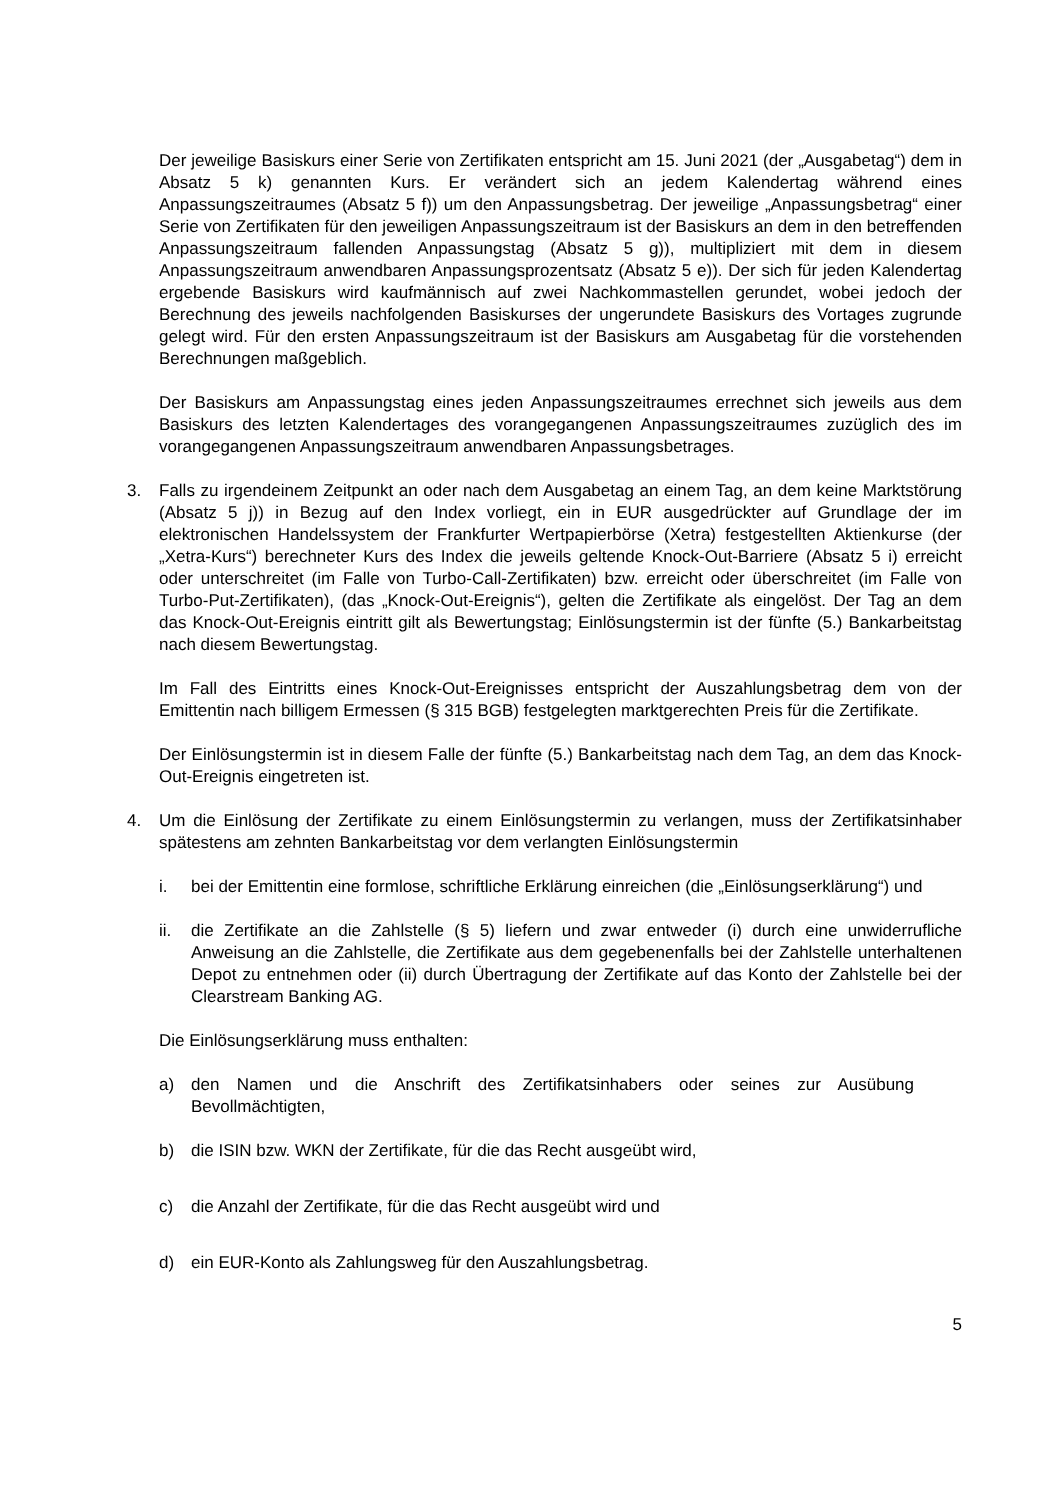Der jeweilige Basiskurs einer Serie von Zertifikaten entspricht am 15. Juni 2021 (der „Ausgabetag“) dem in Absatz 5 k) genannten Kurs. Er verändert sich an jedem Kalendertag während eines Anpassungszeitraumes (Absatz 5 f)) um den Anpassungsbetrag. Der jeweilige „Anpassungsbetrag“ einer Serie von Zertifikaten für den jeweiligen Anpassungszeitraum ist der Basiskurs an dem in den betreffenden Anpassungszeitraum fallenden Anpassungstag (Absatz 5 g)), multipliziert mit dem in diesem Anpassungszeitraum anwendbaren Anpassungsprozentsatz (Absatz 5 e)). Der sich für jeden Kalendertag ergebende Basiskurs wird kaufmännisch auf zwei Nachkommastellen gerundet, wobei jedoch der Berechnung des jeweils nachfolgenden Basiskurses der ungerundete Basiskurs des Vortages zugrunde gelegt wird. Für den ersten Anpassungszeitraum ist der Basiskurs am Ausgabetag für die vorstehenden Berechnungen maßgeblich.
Der Basiskurs am Anpassungstag eines jeden Anpassungszeitraumes errechnet sich jeweils aus dem Basiskurs des letzten Kalendertages des vorangegangenen Anpassungszeitraumes zuzüglich des im vorangegangenen Anpassungszeitraum anwendbaren Anpassungsbetrages.
3. Falls zu irgendeinem Zeitpunkt an oder nach dem Ausgabetag an einem Tag, an dem keine Marktstörung (Absatz 5 j)) in Bezug auf den Index vorliegt, ein in EUR ausgedrückter auf Grundlage der im elektronischen Handelssystem der Frankfurter Wertpapierbörse (Xetra) festgestellten Aktienkurse (der „Xetra-Kurs“) berechneter Kurs des Index die jeweils geltende Knock-Out-Barriere (Absatz 5 i) erreicht oder unterschreitet (im Falle von Turbo-Call-Zertifikaten) bzw. erreicht oder überschreitet (im Falle von Turbo-Put-Zertifikaten), (das „Knock-Out-Ereignis“), gelten die Zertifikate als eingelöst. Der Tag an dem das Knock-Out-Ereignis eintritt gilt als Bewertungstag; Einlösungstermin ist der fünfte (5.) Bankarbeitstag nach diesem Bewertungstag.
Im Fall des Eintritts eines Knock-Out-Ereignisses entspricht der Auszahlungsbetrag dem von der Emittentin nach billigem Ermessen (§ 315 BGB) festgelegten marktgerechten Preis für die Zertifikate.
Der Einlösungstermin ist in diesem Falle der fünfte (5.) Bankarbeitstag nach dem Tag, an dem das Knock-Out-Ereignis eingetreten ist.
4. Um die Einlösung der Zertifikate zu einem Einlösungstermin zu verlangen, muss der Zertifikatsinhaber spätestens am zehnten Bankarbeitstag vor dem verlangten Einlösungstermin
i. bei der Emittentin eine formlose, schriftliche Erklärung einreichen (die „Einlösungserklärung“) und
ii. die Zertifikate an die Zahlstelle (§ 5) liefern und zwar entweder (i) durch eine unwiderrufliche Anweisung an die Zahlstelle, die Zertifikate aus dem gegebenenfalls bei der Zahlstelle unterhaltenen Depot zu entnehmen oder (ii) durch Übertragung der Zertifikate auf das Konto der Zahlstelle bei der Clearstream Banking AG.
Die Einlösungserklärung muss enthalten:
a) den Namen und die Anschrift des Zertifikatsinhabers oder seines zur Ausübung Bevollmächtigten,
b) die ISIN bzw. WKN der Zertifikate, für die das Recht ausgeübt wird,
c) die Anzahl der Zertifikate, für die das Recht ausgeübt wird und
d) ein EUR-Konto als Zahlungsweg für den Auszahlungsbetrag.
5